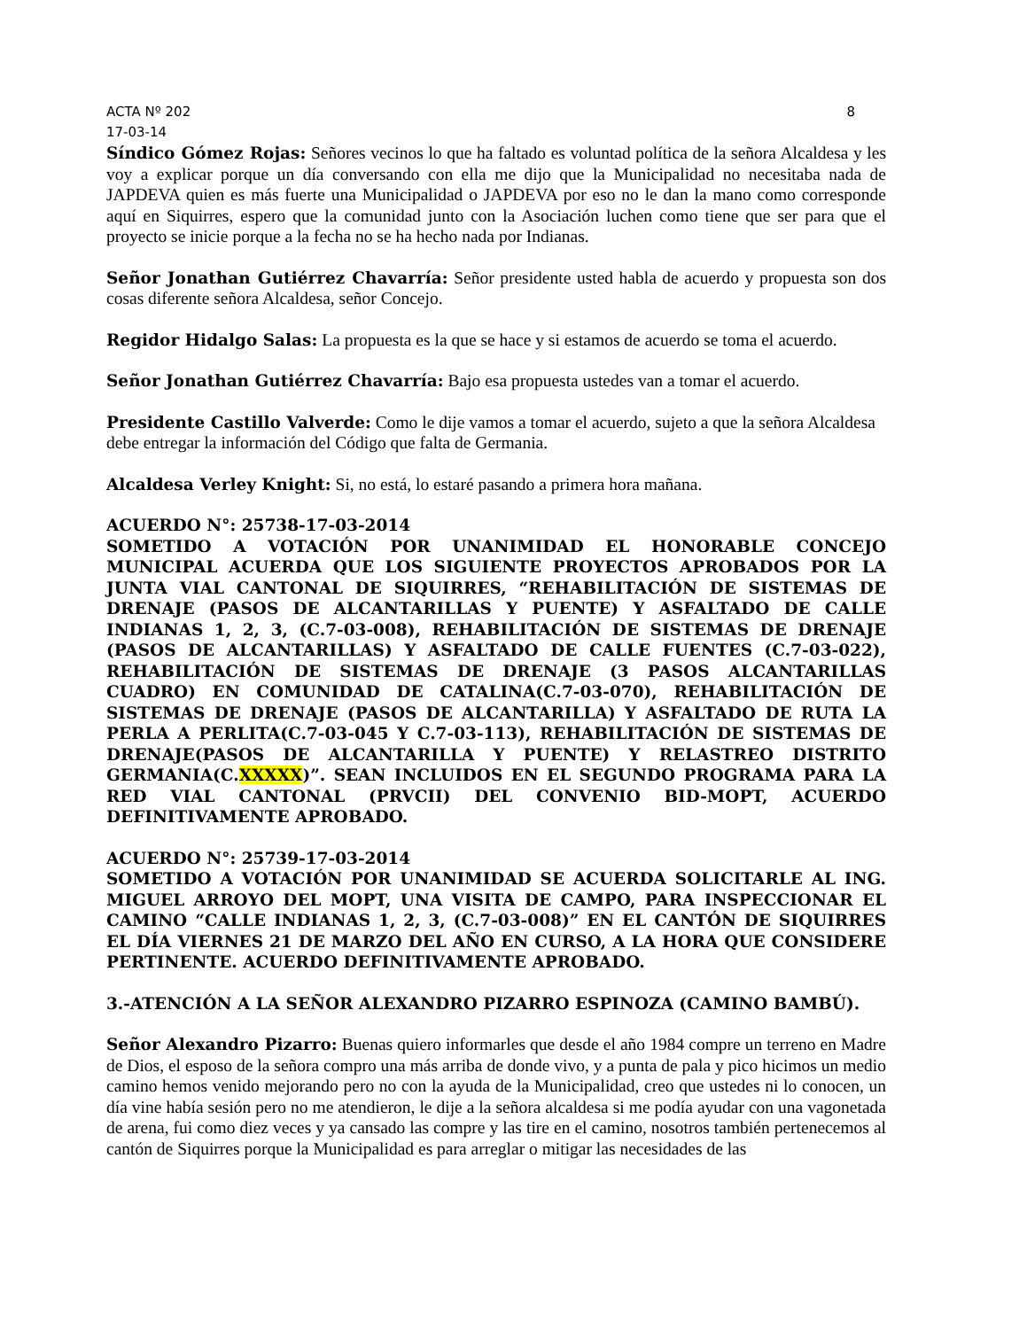ACTA Nº 202 8
17-03-14
Síndico Gómez Rojas: Señores vecinos lo que ha faltado es voluntad política de la señora Alcaldesa y les voy a explicar porque un día conversando con ella me dijo que la Municipalidad no necesitaba nada de JAPDEVA quien es más fuerte una Municipalidad o JAPDEVA por eso no le dan la mano como corresponde aquí en Siquirres, espero que la comunidad junto con la Asociación luchen como tiene que ser para que el proyecto se inicie porque a la fecha no se ha hecho nada por Indianas.
Señor Jonathan Gutiérrez Chavarría: Señor presidente usted habla de acuerdo y propuesta son dos cosas diferente señora Alcaldesa, señor Concejo.
Regidor Hidalgo Salas: La propuesta es la que se hace y si estamos de acuerdo se toma el acuerdo.
Señor Jonathan Gutiérrez Chavarría: Bajo esa propuesta ustedes van a tomar el acuerdo.
Presidente Castillo Valverde: Como le dije vamos a tomar el acuerdo, sujeto a que la señora Alcaldesa debe entregar la información del Código que falta de Germania.
Alcaldesa Verley Knight: Si, no está, lo estaré pasando a primera hora mañana.
ACUERDO N°: 25738-17-03-2014
SOMETIDO A VOTACIÓN POR UNANIMIDAD EL HONORABLE CONCEJO MUNICIPAL ACUERDA QUE LOS SIGUIENTE PROYECTOS APROBADOS POR LA JUNTA VIAL CANTONAL DE SIQUIRRES, “REHABILITACIÓN DE SISTEMAS DE DRENAJE (PASOS DE ALCANTARILLAS Y PUENTE) Y ASFALTADO DE CALLE INDIANAS 1, 2, 3, (C.7-03-008), REHABILITACIÓN DE SISTEMAS DE DRENAJE (PASOS DE ALCANTARILLAS) Y ASFALTADO DE CALLE FUENTES (C.7-03-022), REHABILITACIÓN DE SISTEMAS DE DRENAJE (3 PASOS ALCANTARILLAS CUADRO) EN COMUNIDAD DE CATALINA(C.7-03-070), REHABILITACIÓN DE SISTEMAS DE DRENAJE (PASOS DE ALCANTARILLA) Y ASFALTADO DE RUTA LA PERLA A PERLITA(C.7-03-045 Y C.7-03-113), REHABILITACIÓN DE SISTEMAS DE DRENAJE(PASOS DE ALCANTARILLA Y PUENTE) Y RELASTREO DISTRITO GERMANIA(C.XXXXX)”. SEAN INCLUIDOS EN EL SEGUNDO PROGRAMA PARA LA RED VIAL CANTONAL (PRVCII) DEL CONVENIO BID-MOPT, ACUERDO DEFINITIVAMENTE APROBADO.
ACUERDO N°: 25739-17-03-2014
SOMETIDO A VOTACIÓN POR UNANIMIDAD SE ACUERDA SOLICITARLE AL ING. MIGUEL ARROYO DEL MOPT, UNA VISITA DE CAMPO, PARA INSPECCIONAR EL CAMINO “CALLE INDIANAS 1, 2, 3, (C.7-03-008)” EN EL CANTÓN DE SIQUIRRES EL DÍA VIERNES 21 DE MARZO DEL AÑO EN CURSO, A LA HORA QUE CONSIDERE PERTINENTE. ACUERDO DEFINITIVAMENTE APROBADO.
3.-ATENCIÓN A LA SEÑOR ALEXANDRO PIZARRO ESPINOZA (CAMINO BAMBÚ).
Señor Alexandro Pizarro: Buenas quiero informarles que desde el año 1984 compre un terreno en Madre de Dios, el esposo de la señora compro una más arriba de donde vivo, y a punta de pala y pico hicimos un medio camino hemos venido mejorando pero no con la ayuda de la Municipalidad, creo que ustedes ni lo conocen, un día vine había sesión pero no me atendieron, le dije a la señora alcaldesa si me podía ayudar con una vagonetada de arena, fui como diez veces y ya cansado las compre y las tire en el camino, nosotros también pertenecemos al cantón de Siquirres porque la Municipalidad es para arreglar o mitigar las necesidades de las